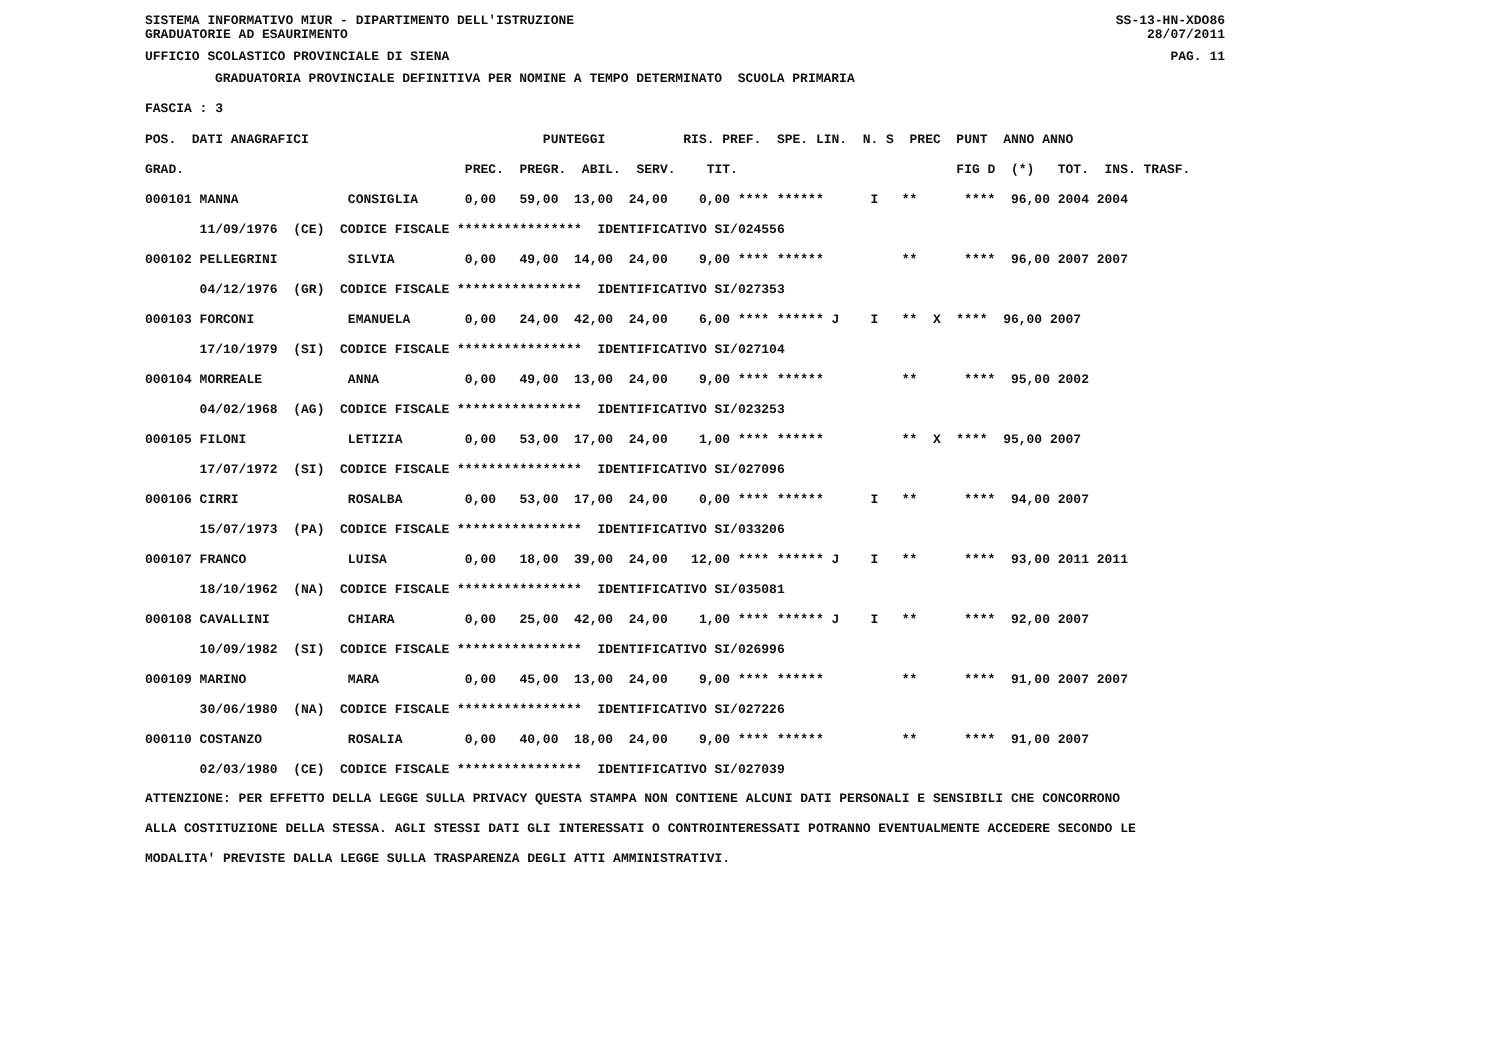SISTEMA INFORMATIVO MIUR - DIPARTIMENTO DELL'ISTRUZIONE
GRADUATORIE AD ESAURIMENTO SS-13-HN-XDO86
28/07/2011
UFFICIO SCOLASTICO PROVINCIALE DI SIENA PAG. 11
GRADUATORIA PROVINCIALE DEFINITIVA PER NOMINE A TEMPO DETERMINATO SCUOLA PRIMARIA
FASCIA : 3
| POS. DATI ANAGRAFICI PUNTEGGI RIS. PREF. SPE. LIN. N. S PREC PUNT ANNO ANNO |
| --- |
| GRAD. PREC. PREGR. ABIL. SERV. TIT. FIG D (*) TOT. INS. TRASF. |
| 000101 MANNA CONSIGLIA 0,00 59,00 13,00 24,00 0,00 **** ****** I ** **** 96,00 2004 2004 |
| 11/09/1976 (CE) CODICE FISCALE **************** IDENTIFICATIVO SI/024556 |
| 000102 PELLEGRINI SILVIA 0,00 49,00 14,00 24,00 9,00 **** ****** ** **** 96,00 2007 2007 |
| 04/12/1976 (GR) CODICE FISCALE **************** IDENTIFICATIVO SI/027353 |
| 000103 FORCONI EMANUELA 0,00 24,00 42,00 24,00 6,00 **** ****** J I ** X **** 96,00 2007 |
| 17/10/1979 (SI) CODICE FISCALE **************** IDENTIFICATIVO SI/027104 |
| 000104 MORREALE ANNA 0,00 49,00 13,00 24,00 9,00 **** ****** ** **** 95,00 2002 |
| 04/02/1968 (AG) CODICE FISCALE **************** IDENTIFICATIVO SI/023253 |
| 000105 FILONI LETIZIA 0,00 53,00 17,00 24,00 1,00 **** ****** ** X **** 95,00 2007 |
| 17/07/1972 (SI) CODICE FISCALE **************** IDENTIFICATIVO SI/027096 |
| 000106 CIRRI ROSALBA 0,00 53,00 17,00 24,00 0,00 **** ****** I ** **** 94,00 2007 |
| 15/07/1973 (PA) CODICE FISCALE **************** IDENTIFICATIVO SI/033206 |
| 000107 FRANCO LUISA 0,00 18,00 39,00 24,00 12,00 **** ****** J I ** **** 93,00 2011 2011 |
| 18/10/1962 (NA) CODICE FISCALE **************** IDENTIFICATIVO SI/035081 |
| 000108 CAVALLINI CHIARA 0,00 25,00 42,00 24,00 1,00 **** ****** J I ** **** 92,00 2007 |
| 10/09/1982 (SI) CODICE FISCALE **************** IDENTIFICATIVO SI/026996 |
| 000109 MARINO MARA 0,00 45,00 13,00 24,00 9,00 **** ****** ** **** 91,00 2007 2007 |
| 30/06/1980 (NA) CODICE FISCALE **************** IDENTIFICATIVO SI/027226 |
| 000110 COSTANZO ROSALIA 0,00 40,00 18,00 24,00 9,00 **** ****** ** **** 91,00 2007 |
| 02/03/1980 (CE) CODICE FISCALE **************** IDENTIFICATIVO SI/027039 |
ATTENZIONE: PER EFFETTO DELLA LEGGE SULLA PRIVACY QUESTA STAMPA NON CONTIENE ALCUNI DATI PERSONALI E SENSIBILI CHE CONCORRONO ALLA COSTITUZIONE DELLA STESSA. AGLI STESSI DATI GLI INTERESSATI O CONTROINTERESSATI POTRANNO EVENTUALMENTE ACCEDERE SECONDO LE MODALITA' PREVISTE DALLA LEGGE SULLA TRASPARENZA DEGLI ATTI AMMINISTRATIVI.